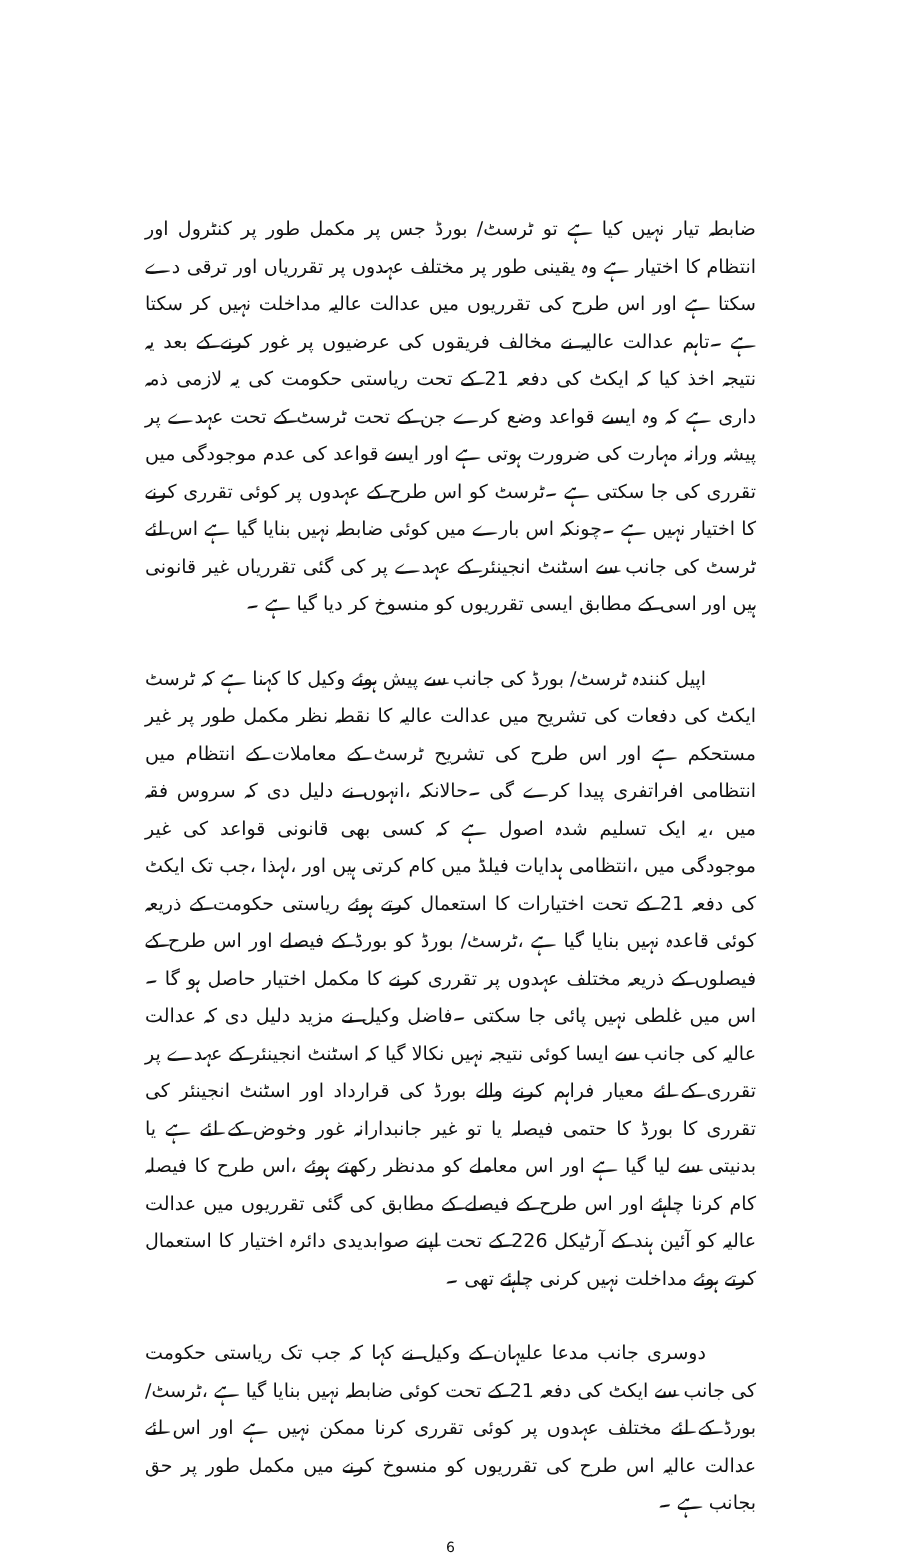ضابطہ تیار نہیں کیا ہے تو ٹرسٹ/ بورڈ جس پر مکمل طور پر کنٹرول اور انتظام کا اختیار ہے وہ یقینی طور پر مختلف عہدوں پر تقرریاں اور ترقی دے سکتا ہے اور اس طرح کی تقرریوں میں عدالت عالیہ مداخلت نہیں کر سکتا ہے ۔تاہم عدالت عالیہ نے مخالف فریقوں کی عرضیوں پر غور کرنے کے بعد یہ نتیجہ اخذ کیا کہ ایکٹ کی دفعہ 21 کے تحت ریاستی حکومت کی یہ لازمی ذمہ داری ہے کہ وہ ایسے قواعد وضع کرے جن کے تحت ٹرسٹ کے تحت عہدے پر پیشہ ورانہ مہارت کی ضرورت ہوتی ہے اور ایسے قواعد کی عدم موجودگی میں تقرری کی جا سکتی ہے ۔ٹرسٹ کو اس طرح کے عہدوں پر کوئی تقرری کرنے کا اختیار نہیں ہے ۔چونکہ اس بارے میں کوئی ضابطہ نہیں بنایا گیا ہے اس لئے ٹرسٹ کی جانب سے اسٹنٹ انجینئر کے عہدے پر کی گئی تقرریاں غیر قانونی ہیں اور اسی کے مطابق ایسی تقرریوں کو منسوخ کر دیا گیا ہے ۔
اپیل کنندہ ٹرسٹ/ بورڈ کی جانب سے پیش ہوئے وکیل کا کہنا ہے کہ ٹرسٹ ایکٹ کی دفعات کی تشریح میں عدالت عالیہ کا نقطہ نظر مکمل طور پر غیر مستحکم ہے اور اس طرح کی تشریح ٹرسٹ کے معاملات کے انتظام میں انتظامی افراتفری پیدا کرے گی ۔حالانکہ ،انہوں نے دلیل دی کہ سروس فقہ میں ،یہ ایک تسلیم شدہ اصول ہے کہ کسی بھی قانونی قواعد کی غیر موجودگی میں ،انتظامی ہدایات فیلڈ میں کام کرتی ہیں اور ،لہذا ،جب تک ایکٹ کی دفعہ 21 کے تحت اختیارات کا استعمال کرتے ہوئے ریاستی حکومت کے ذریعہ کوئی قاعدہ نہیں بنایا گیا ہے ،ٹرسٹ/ بورڈ کو بورڈ کے فیصلے اور اس طرح کے فیصلوں کے ذریعہ مختلف عہدوں پر تقرری کرنے کا مکمل اختیار حاصل ہو گا ۔اس میں غلطی نہیں پائی جا سکتی ۔فاضل وکیل نے مزید دلیل دی کہ عدالت عالیہ کی جانب سے ایسا کوئی نتیجہ نہیں نکالا گیا کہ اسٹنٹ انجینئر کے عہدے پر تقرری کے لئے معیار فراہم کرنے والے بورڈ کی قرارداد اور اسٹنٹ انجینئر کی تقرری کا بورڈ کا حتمی فیصلہ یا تو غیر جانبدارانہ غور وخوض کے لئے ہے یا بدنیتی سے لیا گیا ہے اور اس معاملے کو مدنظر رکھتے ہوئے ،اس طرح کا فیصلہ کام کرنا چاہئے اور اس طرح کے فیصلے کے مطابق کی گئی تقرریوں میں عدالت عالیہ کو آئین ہند کے آرٹیکل 226 کے تحت اپنے صوابدیدی دائرہ اختیار کا استعمال کرتے ہوئے مداخلت نہیں کرنی چاہئے تھی ۔
دوسری جانب مدعا علیہان کے وکیل نے کہا کہ جب تک ریاستی حکومت کی جانب سے ایکٹ کی دفعہ 21 کے تحت کوئی ضابطہ نہیں بنایا گیا ہے ،ٹرسٹ/ بورڈ کے لئے مختلف عہدوں پر کوئی تقرری کرنا ممکن نہیں ہے اور اس لئے عدالت عالیہ اس طرح کی تقرریوں کو منسوخ کرنے میں مکمل طور پر حق بجانب ہے ۔
6